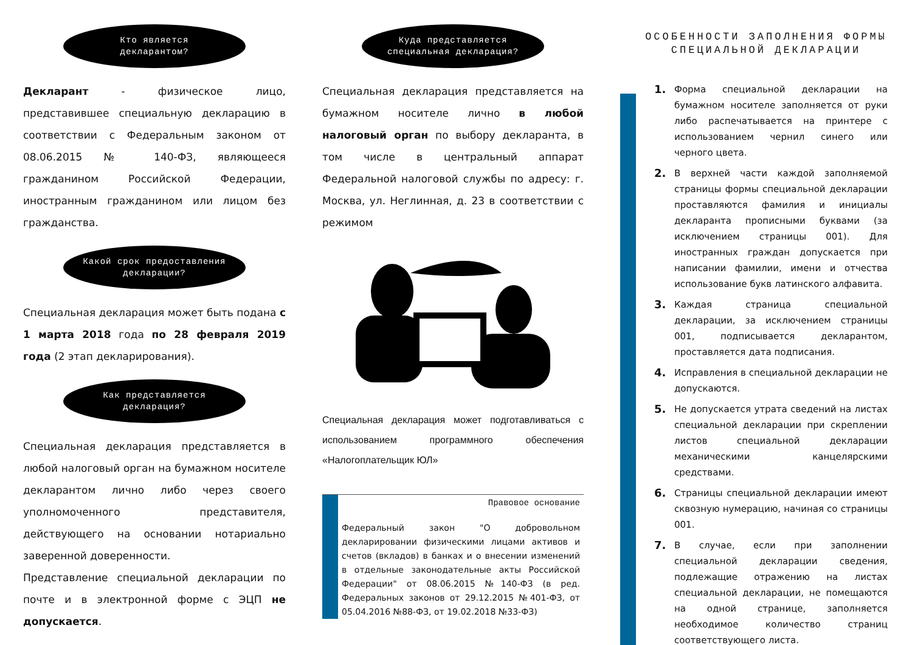Кто является
декларантом?
Декларант - физическое лицо, представившее специальную декларацию в соответствии с Федеральным законом от 08.06.2015 № 140-ФЗ, являющееся гражданином Российской Федерации, иностранным гражданином или лицом без гражданства.
Какой срок предоставления
декларации?
Специальная декларация может быть подана с 1 марта 2018 года по 28 февраля 2019 года (2 этап декларирования).
Как представляется
декларация?
Специальная декларация представляется в любой налоговый орган на бумажном носителе декларантом лично либо через своего уполномоченного представителя, действующего на основании нотариально заверенной доверенности.
Представление специальной декларации по почте и в электронной форме с ЭЦП не допускается.
Куда представляется
специальная декларация?
Специальная декларация представляется на бумажном носителе лично в любой налоговый орган по выбору декларанта, в том числе в центральный аппарат Федеральной налоговой службы по адресу: г. Москва, ул. Неглинная, д. 23 в соответствии с режимом
Специальная декларация может подготавливаться с использованием программного обеспечения «Налогоплательщик ЮЛ»
Правовое основание
Федеральный закон "О добровольном декларировании физическими лицами активов и счетов (вкладов) в банках и о внесении изменений в отдельные законодательные акты Российской Федерации" от 08.06.2015 №140-ФЗ (в ред. Федеральных законов от 29.12.2015 №401-ФЗ, от 05.04.2016 №88-ФЗ, от 19.02.2018 №33-ФЗ)
ОСОБЕННОСТИ ЗАПОЛНЕНИЯ ФОРМЫ СПЕЦИАЛЬНОЙ ДЕКЛАРАЦИИ
1. Форма специальной декларации на бумажном носителе заполняется от руки либо распечатывается на принтере с использованием чернил синего или черного цвета.
2. В верхней части каждой заполняемой страницы формы специальной декларации проставляются фамилия и инициалы декларанта прописными буквами (за исключением страницы 001). Для иностранных граждан допускается при написании фамилии, имени и отчества использование букв латинского алфавита.
3. Каждая страница специальной декларации, за исключением страницы 001, подписывается декларантом, проставляется дата подписания.
4. Исправления в специальной декларации не допускаются.
5. Не допускается утрата сведений на листах специальной декларации при скреплении листов специальной декларации механическими канцелярскими средствами.
6. Страницы специальной декларации имеют сквозную нумерацию, начиная со страницы 001.
7. В случае, если при заполнении специальной декларации сведения, подлежащие отражению на листах специальной декларации, не помещаются на одной странице, заполняется необходимое количество страниц соответствующего листа.